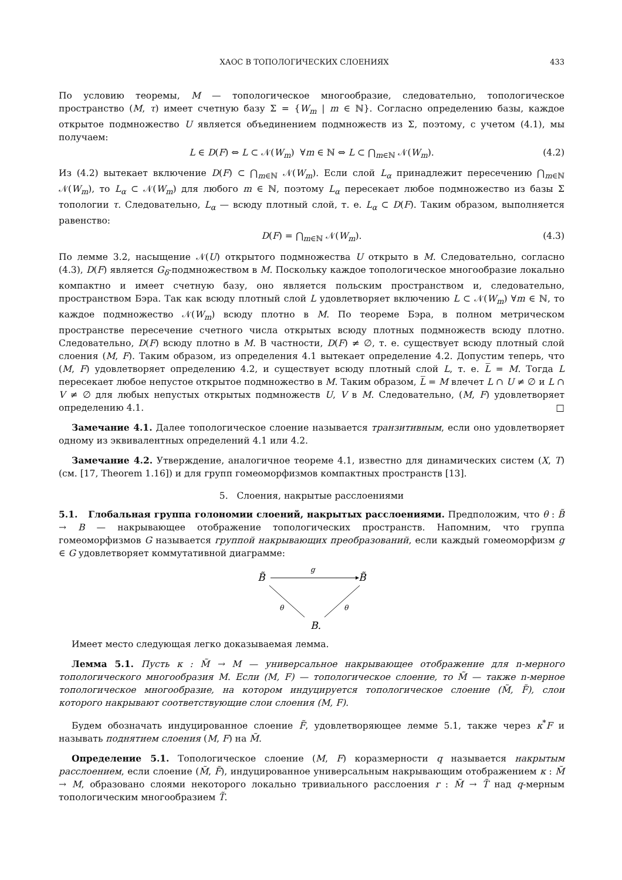ХАОС В ТОПОЛОГИЧЕСКИХ СЛОЕНИЯХ 433
По условию теоремы, M — топологическое многообразие, следовательно, топологическое пространство (M, τ) имеет счетную базу Σ = {W<sub>m</sub> | m ∈ ℕ}. Согласно определению базы, каждое открытое подмножество U является объединением подмножеств из Σ, поэтому, с учетом (4.1), мы получаем:
L ∈ D(F) ⇔ L ⊂ 𝒩(W<sub>m</sub>) ∀m ∈ ℕ ⇔ L ⊂ ⋂<sub>m∈ℕ</sub> 𝒩(W<sub>m</sub>). (4.2)
Из (4.2) вытекает включение D(F) ⊂ ⋂<sub>m∈ℕ</sub> 𝒩(W<sub>m</sub>). Если слой L<sub>α</sub> принадлежит пересечению ⋂<sub>m∈ℕ</sub> 𝒩(W<sub>m</sub>), то L<sub>α</sub> ⊂ 𝒩(W<sub>m</sub>) для любого m ∈ ℕ, поэтому L<sub>α</sub> пересекает любое подмножество из базы Σ топологии τ. Следовательно, L<sub>α</sub> — всюду плотный слой, т. е. L<sub>α</sub> ⊂ D(F). Таким образом, выполняется равенство:
D(F) = ⋂<sub>m∈ℕ</sub> 𝒩(W<sub>m</sub>). (4.3)
По лемме 3.2, насыщение 𝒩(U) открытого подмножества U открыто в M. Следовательно, согласно (4.3), D(F) является G<sub>δ</sub>-подмножеством в M. Поскольку каждое топологическое многообразие локально компактно и имеет счетную базу, оно является польским пространством и, следовательно, пространством Бэра. Так как всюду плотный слой L удовлетворяет включению L ⊂ 𝒩(W<sub>m</sub>) ∀m ∈ ℕ, то каждое подмножество 𝒩(W<sub>m</sub>) всюду плотно в M. По теореме Бэра, в полном метрическом пространстве пересечение счетного числа открытых всюду плотных подмножеств всюду плотно. Следовательно, D(F) всюду плотно в M. В частности, D(F) ≠ ∅, т. е. существует всюду плотный слой слоения (M, F). Таким образом, из определения 4.1 вытекает определение 4.2. Допустим теперь, что (M, F) удовлетворяет определению 4.2, и существует всюду плотный слой L, т. е. L̅ = M. Тогда L пересекает любое непустое открытое подмножество в M. Таким образом, L̅ = M влечет L ∩ U ≠ ∅ и L ∩ V ≠ ∅ для любых непустых открытых подмножеств U, V в M. Следовательно, (M, F) удовлетворяет определению 4.1. □
Замечание 4.1. Далее топологическое слоение называется транзитивным, если оно удовлетворяет одному из эквивалентных определений 4.1 или 4.2.
Замечание 4.2. Утверждение, аналогичное теореме 4.1, известно для динамических систем (X, T) (см. [17, Theorem 1.16]) и для групп гомеоморфизмов компактных пространств [13].
5. Слоения, накрытые расслоениями
5.1. Глобальная группа голономии слоений, накрытых расслоениями. Предположим, что θ : B̃ → B — накрывающее отображение топологических пространств. Напомним, что группа гомеоморфизмов G называется группой накрывающих преобразований, если каждый гомеоморфизм g ∈ G удовлетворяет коммутативной диаграмме:
B̃
B̃
g
θ
θ
B.
Имеет место следующая легко доказываемая лемма.
Лемма 5.1. Пусть κ : M̃ → M — универсальное накрывающее отображение для n-мерного топологического многообразия M. Если (M, F) — топологическое слоение, то M̃ — также n-мерное топологическое многообразие, на котором индуцируется топологическое слоение (M̃, F̃), слои которого накрывают соответствующие слои слоения (M, F).
Будем обозначать индуцированное слоение F̃, удовлетворяющее лемме 5.1, также через κ<sup>*</sup>F и называть поднятием слоения (M, F) на M̃.
Определение 5.1. Топологическое слоение (M, F) коразмерности q называется накрытым расслоением, если слоение (M̃, F̃), индуцированное универсальным накрывающим отображением κ : M̃ → M, образовано слоями некоторого локально тривиального расслоения r : M̃ → T̃ над q-мерным топологическим многообразием T̃.